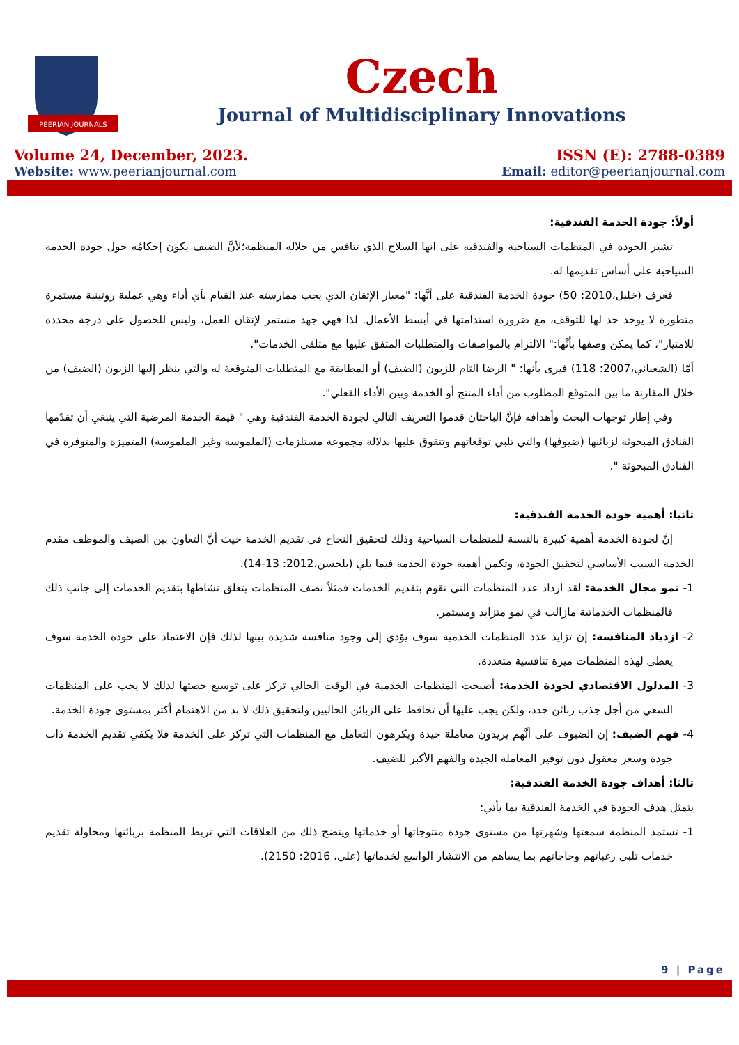PEERIAN JOURNALS
Czech
Journal of Multidisciplinary Innovations
Volume 24, December, 2023.
Website: www.peerianjournal.com
ISSN (E): 2788-0389
Email: editor@peerianjournal.com
أولاً: جودة الخدمة الفندقية:
تشير الجودة في المنظمات السياحية والفندقية على انها السلاح الذي تنافس من خلاله المنظمة؛لأنَّ الضيف يكون إحكامُه حول جودة الخدمة السياحية على أساس تقديمها له.
فعرف (خليل،2010: 50) جودة الخدمة الفندقية على أنَّها: "معيار الإتقان الذي يجب ممارسته عند القيام بأي أداء وهي عملية روتينية مستمرة متطورة لا يوجد حد لها للتوقف، مع ضرورة استدامتها في أبسط الأعمال. لذا فهي جهد مستمر لإتقان العمل، وليس للحصول على درجة محددة للامتياز"، كما يمكن وصفها بأنَّها:" الالتزام بالمواصفات والمتطلبات المتفق عليها مع متلقي الخدمات".
أمّا (الشعباني،2007: 118) فيرى بأنها: " الرضا التام للزبون (الضيف) أو المطابقة مع المتطلبات المتوقعة له والتي ينظر إليها الزبون (الضيف) من خلال المقارنة ما بين المتوقع المطلوب من أداء المنتج أو الخدمة وبين الأداء الفعلي".
وفي إطار توجهات البحث وأهدافه فإنَّ الباحثان قدموا التعريف التالي لجودة الخدمة الفندقية وهي " قيمة الخدمة المرضية التي ينبغي أن تقدّمها الفنادق المبحوثة لزبائنها (ضيوفها) والتي تلبي توقعاتهم وتتفوق عليها بدلالة مجموعة مستلزمات (الملموسة وغير الملموسة) المتميزة والمتوفرة في الفنادق المبحوثة ".
ثانيا: أهمية جودة الخدمة الفندقية:
إنَّ لجودة الخدمة أهمية كبيرة بالنسبة للمنظمات السياحية وذلك لتحقيق النجاح في تقديم الخدمة حيث أنَّ التعاون بين الضيف والموظف مقدم الخدمة السبب الأساسي لتحقيق الجودة، وتكمن أهمية جودة الخدمة فيما يلي (بلحسن،2012: 13-14).
1- نمو مجال الخدمة: لقد ازداد عدد المنظمات التي تقوم بتقديم الخدمات فمثلاً نصف المنظمات يتعلق نشاطها بتقديم الخدمات إلى جانب ذلك فالمنظمات الخدماتية مازالت في نمو متزايد ومستمر.
2- ازدياد المنافسة: إن تزايد عدد المنظمات الخدمية سوف يؤدي إلى وجود منافسة شديدة بينها لذلك فإن الاعتماد على جودة الخدمة سوف يعطي لهذه المنظمات ميزة تنافسية متعددة.
3- المدلول الاقتصادي لجودة الخدمة: أصبحت المنظمات الخدمية في الوقت الحالي تركز على توسيع حصتها لذلك لا يجب على المنظمات السعي من أجل جذب زبائن جدد، ولكن يجب عليها أن تحافظ على الزبائن الحاليين ولتحقيق ذلك لا بد من الاهتمام أكثر بمستوى جودة الخدمة.
4- فهم الضيف: إن الضيوف على أنَّهم يريدون معاملة جيدة ويكرهون التعامل مع المنظمات التي تركز على الخدمة فلا يكفي تقديم الخدمة ذات جودة وسعر معقول دون توفير المعاملة الجيدة والفهم الأكبر للضيف.
ثالثا: أهداف جودة الخدمة الفندقية:
يتمثل هدف الجودة في الخدمة الفندقية بما يأتي:
1- تستمد المنظمة سمعتها وشهرتها من مستوى جودة منتوجاتها أو خدماتها ويتضح ذلك من العلاقات التي تربط المنظمة بزبائنها ومحاولة تقديم خدمات تلبي رغباتهم وحاجاتهم بما يساهم من الانتشار الواسع لخدماتها (علي، 2016: 2150).
9 | Page